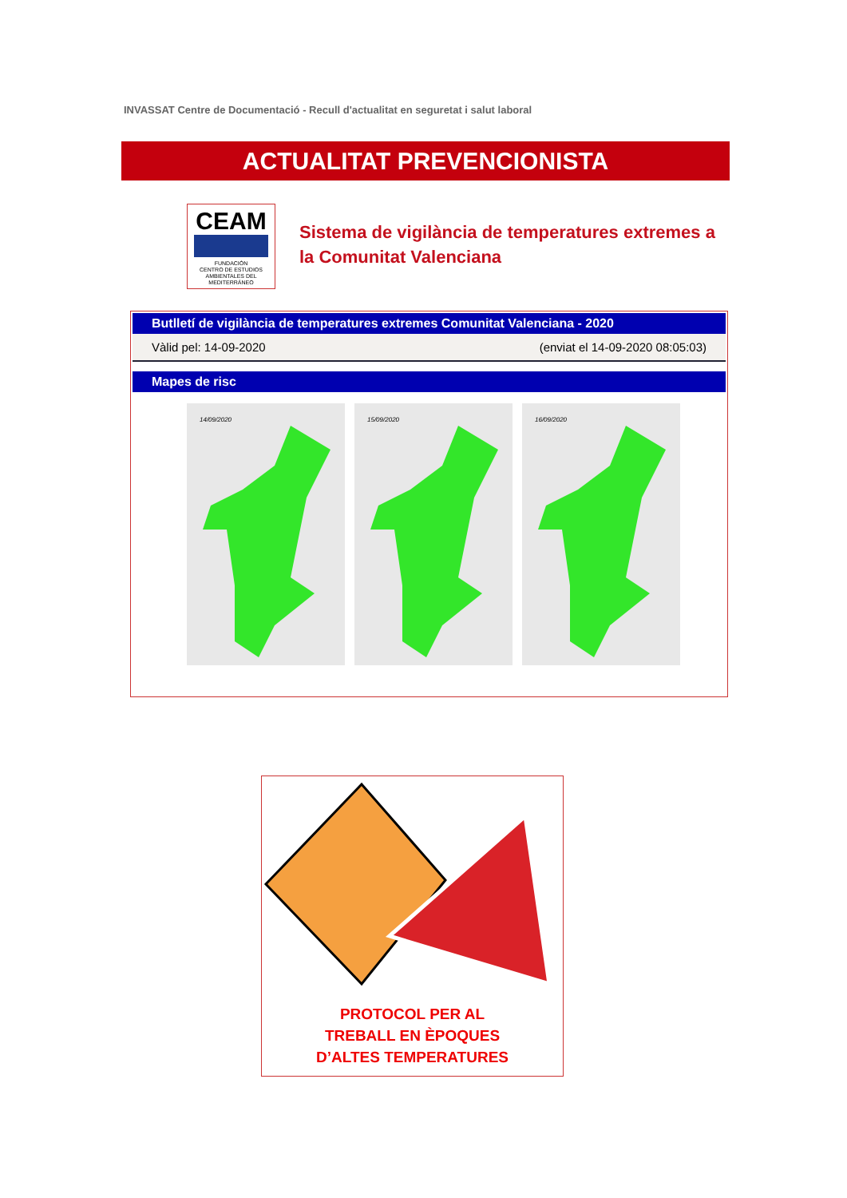INVASSAT Centre de Documentació - Recull d'actualitat en seguretat i salut laboral
ACTUALITAT PREVENCIONISTA
CEAM
FUNDACIÓN
CENTRO DE ESTUDIOS
AMBIENTALES DEL
MEDITERRÁNEO
Sistema de vigilància de temperatures extremes a la Comunitat Valenciana
Butlletí de vigilància de temperatures extremes Comunitat Valenciana - 2020
Vàlid pel: 14-09-2020 (enviat el 14-09-2020 08:05:03)
Mapes de risc
14/09/2020 15/09/2020 16/09/2020
PROTOCOL PER AL
TREBALL EN ÈPOQUES
D’ALTES TEMPERATURES